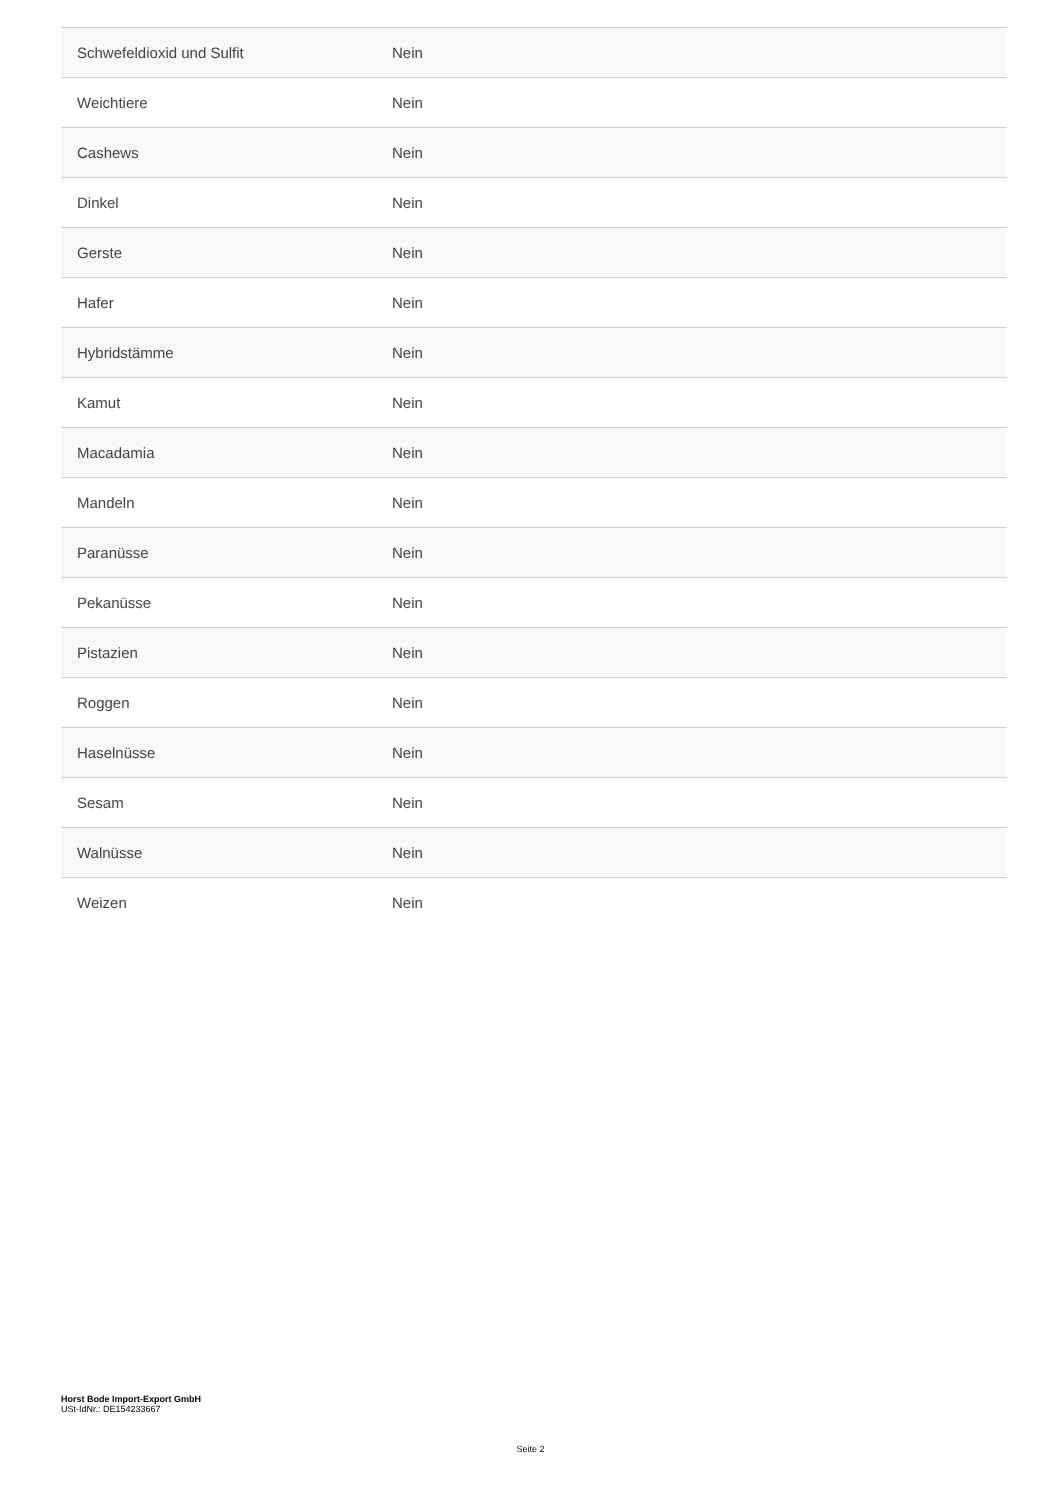| Schwefeldioxid und Sulfit | Nein |
| Weichtiere | Nein |
| Cashews | Nein |
| Dinkel | Nein |
| Gerste | Nein |
| Hafer | Nein |
| Hybridstämme | Nein |
| Kamut | Nein |
| Macadamia | Nein |
| Mandeln | Nein |
| Paranüsse | Nein |
| Pekanüsse | Nein |
| Pistazien | Nein |
| Roggen | Nein |
| Haselnüsse | Nein |
| Sesam | Nein |
| Walnüsse | Nein |
| Weizen | Nein |
Horst Bode Import-Export GmbH
USt-IdNr.: DE154233667
Seite 2